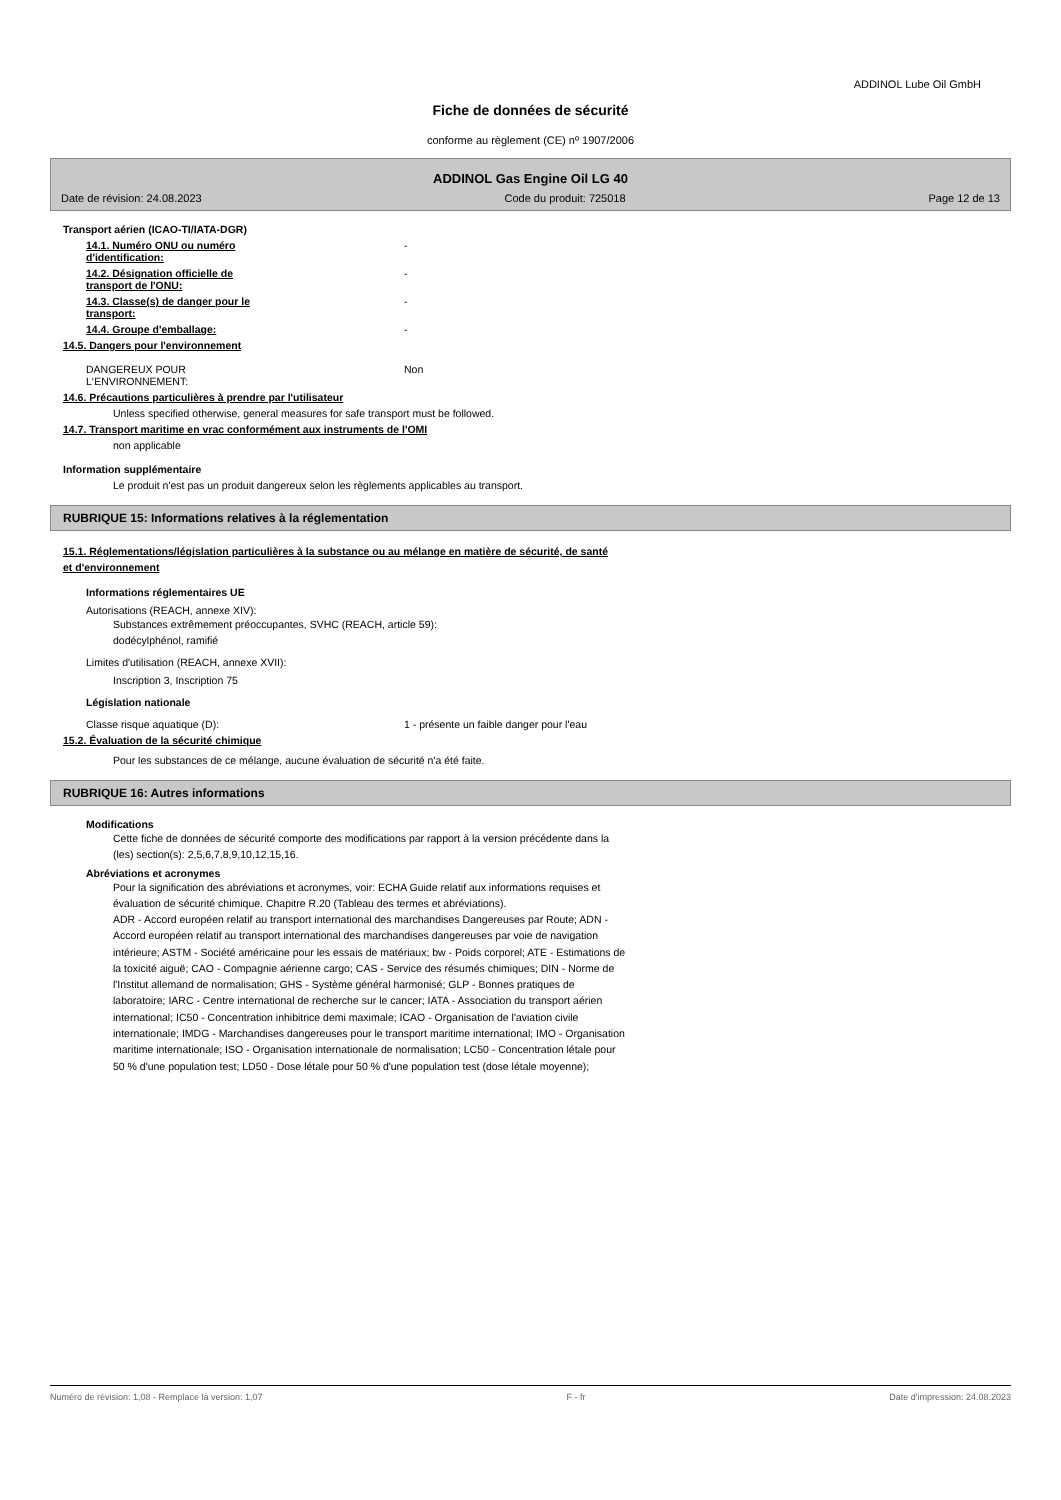ADDINOL Lube Oil GmbH
Fiche de données de sécurité
conforme au règlement (CE) nº 1907/2006
ADDINOL Gas Engine Oil LG 40
Date de révision: 24.08.2023 Code du produit: 725018 Page 12 de 13
Transport aérien (ICAO-TI/IATA-DGR)
14.1. Numéro ONU ou numéro
d'identification:
-
14.2. Désignation officielle de
transport de l'ONU:
-
14.3. Classe(s) de danger pour le
transport:
-
14.4. Groupe d'emballage: -
14.5. Dangers pour l'environnement
DANGEREUX POUR
L‘ENVIRONNEMENT:
Non
14.6. Précautions particulières à prendre par l'utilisateur
Unless specified otherwise, general measures for safe transport must be followed.
14.7. Transport maritime en vrac conformément aux instruments de l'OMI
non applicable
Information supplémentaire
Le produit n'est pas un produit dangereux selon les règlements applicables au transport.
RUBRIQUE 15: Informations relatives à la réglementation
15.1. Réglementations/législation particulières à la substance ou au mélange en matière de sécurité, de santé
et d'environnement
Informations réglementaires UE
Autorisations (REACH, annexe XIV):
Substances extrêmement préoccupantes, SVHC (REACH, article 59):
dodécylphénol, ramifié
Limites d'utilisation (REACH, annexe XVII):
Inscription 3, Inscription 75
Législation nationale
Classe risque aquatique (D): 1 - présente un faible danger pour l'eau
15.2. Évaluation de la sécurité chimique
Pour les substances de ce mélange, aucune évaluation de sécurité n'a été faite.
RUBRIQUE 16: Autres informations
Modifications
Cette fiche de données de sécurité comporte des modifications par rapport à la version précédente dans la
(les) section(s): 2,5,6,7,8,9,10,12,15,16.
Abréviations et acronymes
Pour la signification des abréviations et acronymes, voir: ECHA Guide relatif aux informations requises et
évaluation de sécurité chimique. Chapitre R.20 (Tableau des termes et abréviations).
ADR - Accord européen relatif au transport international des marchandises Dangereuses par Route; ADN -
Accord européen relatif au transport international des marchandises dangereuses par voie de navigation
intérieure; ASTM - Société américaine pour les essais de matériaux; bw - Poids corporel; ATE - Estimations de
la toxicité aiguë; CAO - Compagnie aérienne cargo; CAS - Service des résumés chimiques; DIN - Norme de
l'Institut allemand de normalisation; GHS - Système général harmonisé; GLP - Bonnes pratiques de
laboratoire; IARC - Centre international de recherche sur le cancer; IATA - Association du transport aérien
international; IC50 - Concentration inhibitrice demi maximale; ICAO - Organisation de l'aviation civile
internationale; IMDG - Marchandises dangereuses pour le transport maritime international; IMO - Organisation
maritime internationale; ISO - Organisation internationale de normalisation; LC50 - Concentration létale pour
50 % d'une population test; LD50 - Dose létale pour 50 % d'une population test (dose létale moyenne);
Numéro de révision: 1,08 - Remplace la version: 1,07 F - fr Date d'impression: 24.08.2023